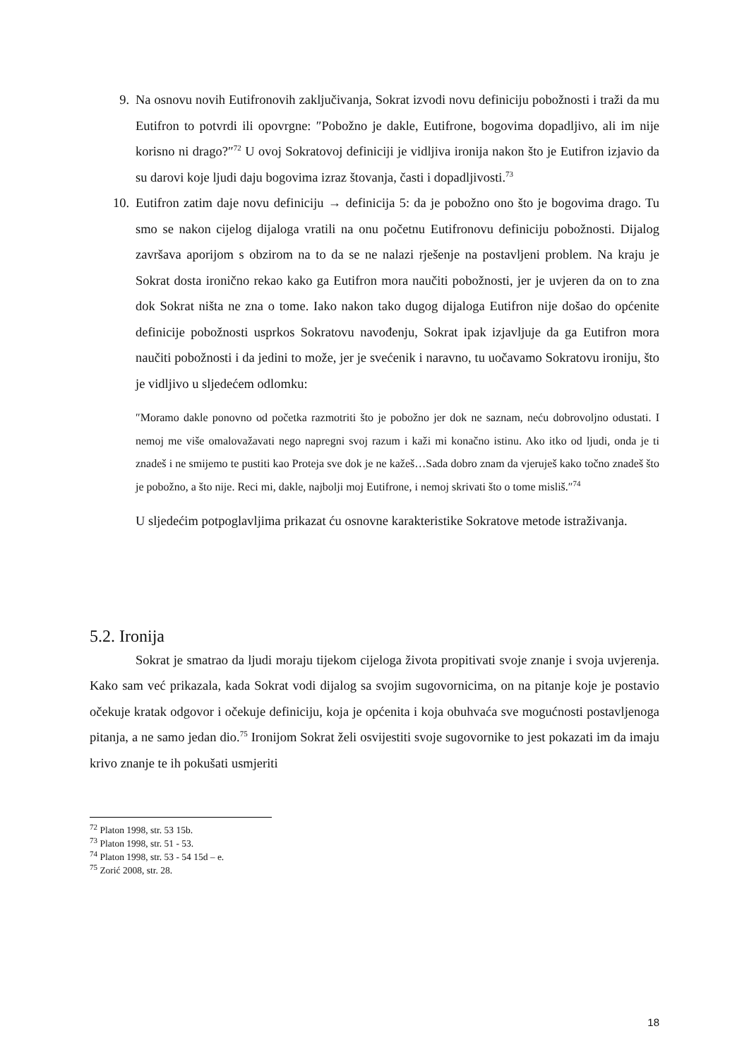9. Na osnovu novih Eutifronovih zaključivanja, Sokrat izvodi novu definiciju pobožnosti i traži da mu Eutifron to potvrdi ili opovrgne: ″Pobožno je dakle, Eutifrone, bogovima dopadljivo, ali im nije korisno ni drago?″<sup>72</sup> U ovoj Sokratovoj definiciji je vidljiva ironija nakon što je Eutifron izjavio da su darovi koje ljudi daju bogovima izraz štovanja, časti i dopadljivosti.<sup>73</sup>
10.
Eutifron zatim daje novu definiciju → definicija 5: da je pobožno ono što je bogovima drago. Tu smo se nakon cijelog dijaloga vratili na onu početnu Eutifronovu definiciju pobožnosti. Dijalog završava aporijom s obzirom na to da se ne nalazi rješenje na postavljeni problem. Na kraju je Sokrat dosta ironično rekao kako ga Eutifron mora naučiti pobožnosti, jer je uvjeren da on to zna dok Sokrat ništa ne zna o tome. Iako nakon tako dugog dijaloga Eutifron nije došao do općenite definicije pobožnosti usprkos Sokratovu navođenju, Sokrat ipak izjavljuje da ga Eutifron mora naučiti pobožnosti i da jedini to može, jer je svećenik i naravno, tu uočavamo Sokratovu ironiju, što je vidljivo u sljedećem odlomku:
″Moramo dakle ponovno od početka razmotriti što je pobožno jer dok ne saznam, neću dobrovoljno odustati. I nemoj me više omalovažavati nego napregni svoj razum i kaži mi konačno istinu. Ako itko od ljudi, onda je ti znadeš i ne smijemo te pustiti kao Proteja sve dok je ne kažeš…Sada dobro znam da vjeruješ kako točno znadeš što je pobožno, a što nije. Reci mi, dakle, najbolji moj Eutifrone, i nemoj skrivati što o tome misliš.″<sup>74</sup>
U sljedećim potpoglavljima prikazat ću osnovne karakteristike Sokratove metode istraživanja.
5.2. Ironija
Sokrat je smatrao da ljudi moraju tijekom cijeloga života propitivati svoje znanje i svoja uvjerenja. Kako sam već prikazala, kada Sokrat vodi dijalog sa svojim sugovornicima, on na pitanje koje je postavio očekuje kratak odgovor i očekuje definiciju, koja je općenita i koja obuhvaća sve mogućnosti postavljenoga pitanja, a ne samo jedan dio.<sup>75</sup> Ironijom Sokrat želi osvijestiti svoje sugovornike to jest pokazati im da imaju krivo znanje te ih pokušati usmjeriti
<sup>72</sup> Platon 1998, str. 53 15b.
<sup>73</sup> Platon 1998, str. 51 - 53.
<sup>74</sup> Platon 1998, str. 53 - 54 15d – e.
<sup>75</sup> Zorić 2008, str. 28.
18